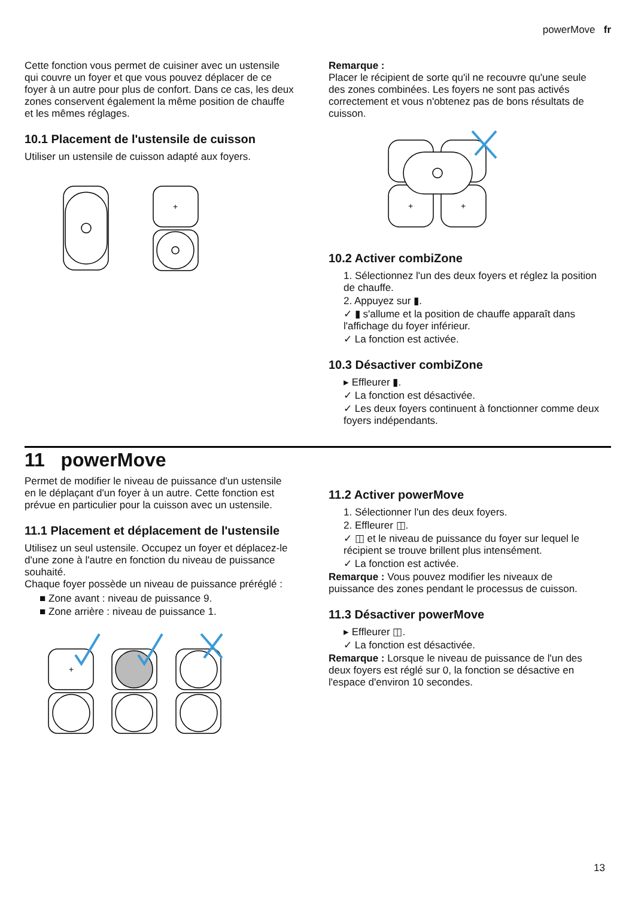powerMove fr
Cette fonction vous permet de cuisiner avec un ustensile qui couvre un foyer et que vous pouvez déplacer de ce foyer à un autre pour plus de confort. Dans ce cas, les deux zones conservent également la même position de chauffe et les mêmes réglages.
10.1 Placement de l'ustensile de cuisson
Utiliser un ustensile de cuisson adapté aux foyers.
+
Remarque :
Placer le récipient de sorte qu'il ne recouvre qu'une seule des zones combinées. Les foyers ne sont pas activés correctement et vous n'obtenez pas de bons résultats de cuisson.
+
+
10.2 Activer combiZone
1. Sélectionnez l'un des deux foyers et réglez la position de chauffe.
2. Appuyez sur ▮.
✓ ▮ s'allume et la position de chauffe apparaît dans l'affichage du foyer inférieur.
✓ La fonction est activée.
10.3 Désactiver combiZone
▸ Effleurer ▮.
✓ La fonction est désactivée.
✓ Les deux foyers continuent à fonctionner comme deux foyers indépendants.
11 powerMove
Permet de modifier le niveau de puissance d'un ustensile en le déplaçant d'un foyer à un autre. Cette fonction est prévue en particulier pour la cuisson avec un ustensile.
11.1 Placement et déplacement de l'ustensile
Utilisez un seul ustensile. Occupez un foyer et déplacez-le d'une zone à l'autre en fonction du niveau de puissance souhaité.
Chaque foyer possède un niveau de puissance préréglé :
■ Zone avant : niveau de puissance 9.
■ Zone arrière : niveau de puissance 1.
+
11.2 Activer powerMove
1. Sélectionner l'un des deux foyers.
2. Effleurer ◫.
✓ ◫ et le niveau de puissance du foyer sur lequel le récipient se trouve brillent plus intensément.
✓ La fonction est activée.
Remarque : Vous pouvez modifier les niveaux de puissance des zones pendant le processus de cuisson.
11.3 Désactiver powerMove
▸ Effleurer ◫.
✓ La fonction est désactivée.
Remarque : Lorsque le niveau de puissance de l'un des deux foyers est réglé sur 0, la fonction se désactive en l'espace d'environ 10 secondes.
13